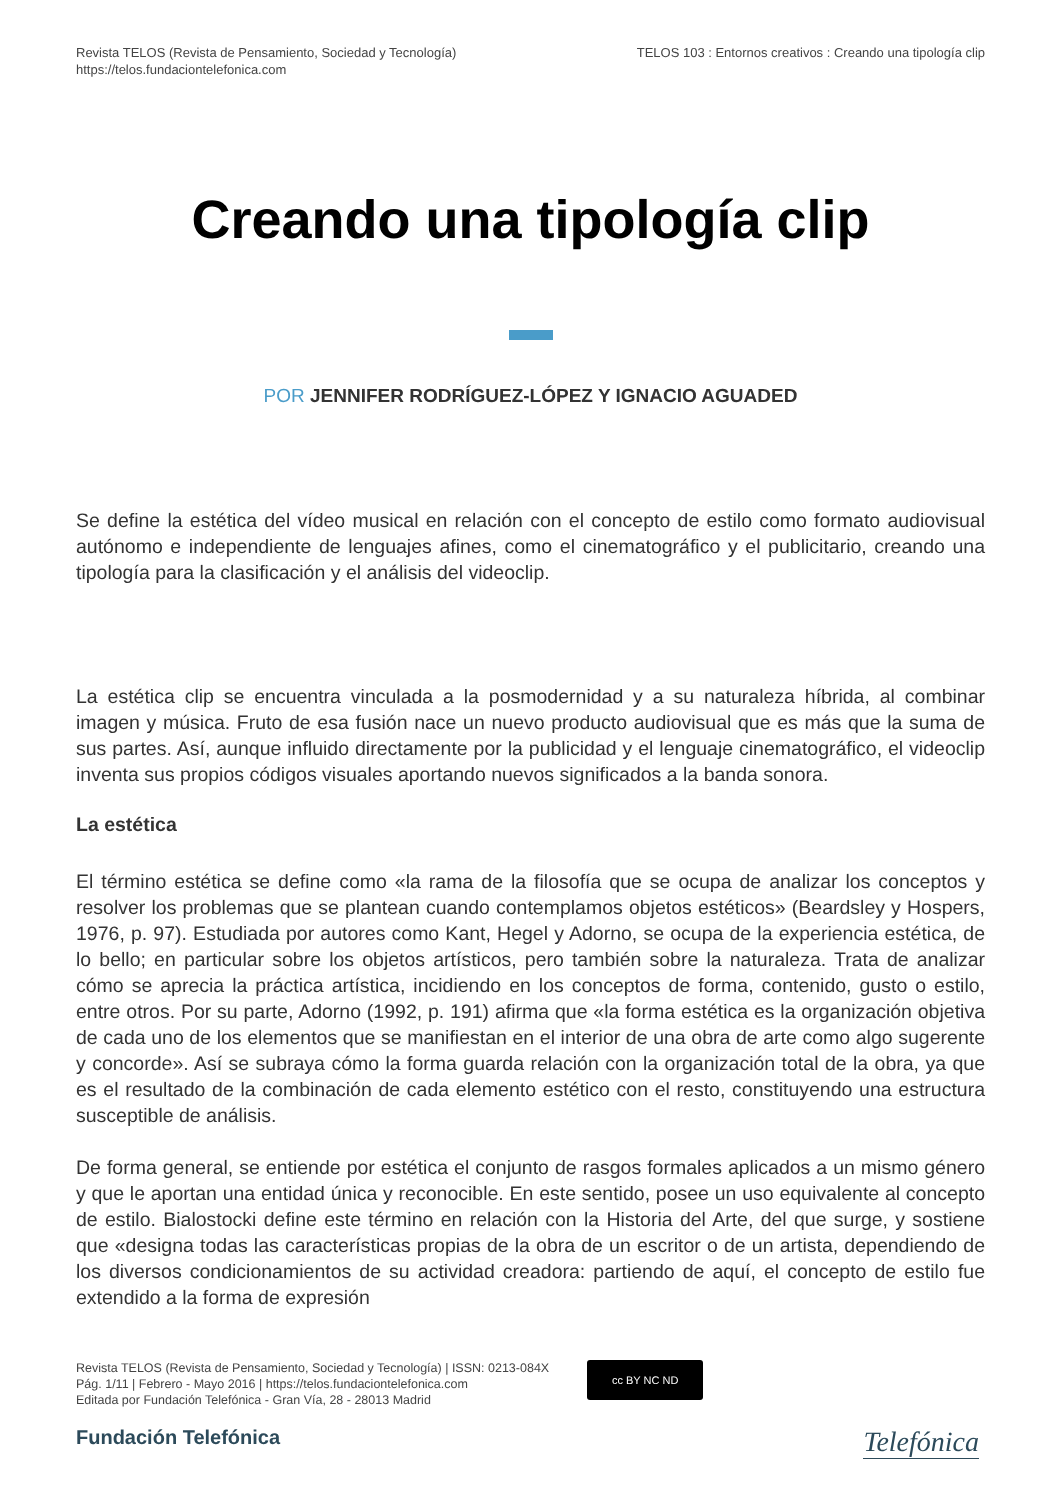Revista TELOS (Revista de Pensamiento, Sociedad y Tecnología)
https://telos.fundaciontelefonica.com
TELOS 103 : Entornos creativos : Creando una tipología clip
Creando una tipología clip
POR JENNIFER RODRÍGUEZ-LÓPEZ Y IGNACIO AGUADED
Se define la estética del vídeo musical en relación con el concepto de estilo como formato audiovisual autónomo e independiente de lenguajes afines, como el cinematográfico y el publicitario, creando una tipología para la clasificación y el análisis del videoclip.
La estética clip se encuentra vinculada a la posmodernidad y a su naturaleza híbrida, al combinar imagen y música. Fruto de esa fusión nace un nuevo producto audiovisual que es más que la suma de sus partes. Así, aunque influido directamente por la publicidad y el lenguaje cinematográfico, el videoclip inventa sus propios códigos visuales aportando nuevos significados a la banda sonora.
La estética
El término estética se define como «la rama de la filosofía que se ocupa de analizar los conceptos y resolver los problemas que se plantean cuando contemplamos objetos estéticos» (Beardsley y Hospers, 1976, p. 97). Estudiada por autores como Kant, Hegel y Adorno, se ocupa de la experiencia estética, de lo bello; en particular sobre los objetos artísticos, pero también sobre la naturaleza. Trata de analizar cómo se aprecia la práctica artística, incidiendo en los conceptos de forma, contenido, gusto o estilo, entre otros. Por su parte, Adorno (1992, p. 191) afirma que «la forma estética es la organización objetiva de cada uno de los elementos que se manifiestan en el interior de una obra de arte como algo sugerente y concorde». Así se subraya cómo la forma guarda relación con la organización total de la obra, ya que es el resultado de la combinación de cada elemento estético con el resto, constituyendo una estructura susceptible de análisis.
De forma general, se entiende por estética el conjunto de rasgos formales aplicados a un mismo género y que le aportan una entidad única y reconocible. En este sentido, posee un uso equivalente al concepto de estilo. Bialostocki define este término en relación con la Historia del Arte, del que surge, y sostiene que «designa todas las características propias de la obra de un escritor o de un artista, dependiendo de los diversos condicionamientos de su actividad creadora: partiendo de aquí, el concepto de estilo fue extendido a la forma de expresión
Revista TELOS (Revista de Pensamiento, Sociedad y Tecnología) | ISSN: 0213-084X
Pág. 1/11 | Febrero - Mayo 2016 | https://telos.fundaciontelefonica.com
Editada por Fundación Telefónica - Gran Vía, 28 - 28013 Madrid
cc BY NC ND
Fundación Telefónica
Telefónica